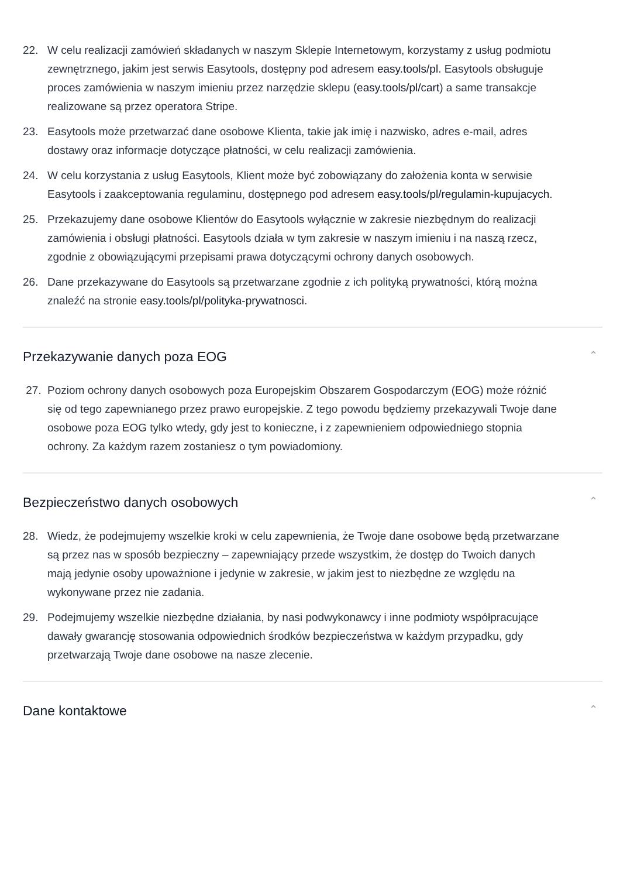22. W celu realizacji zamówień składanych w naszym Sklepie Internetowym, korzystamy z usług podmiotu zewnętrznego, jakim jest serwis Easytools, dostępny pod adresem easy.tools/pl. Easytools obsługuje proces zamówienia w naszym imieniu przez narzędzie sklepu (easy.tools/pl/cart) a same transakcje realizowane są przez operatora Stripe.
23. Easytools może przetwarzać dane osobowe Klienta, takie jak imię i nazwisko, adres e-mail, adres dostawy oraz informacje dotyczące płatności, w celu realizacji zamówienia.
24. W celu korzystania z usług Easytools, Klient może być zobowiązany do założenia konta w serwisie Easytools i zaakceptowania regulaminu, dostępnego pod adresem easy.tools/pl/regulamin-kupujacych.
25. Przekazujemy dane osobowe Klientów do Easytools wyłącznie w zakresie niezbędnym do realizacji zamówienia i obsługi płatności. Easytools działa w tym zakresie w naszym imieniu i na naszą rzecz, zgodnie z obowiązującymi przepisami prawa dotyczącymi ochrony danych osobowych.
26. Dane przekazywane do Easytools są przetwarzane zgodnie z ich polityką prywatności, którą można znaleźć na stronie easy.tools/pl/polityka-prywatnosci.
Przekazywanie danych poza EOG ⌃
27. Poziom ochrony danych osobowych poza Europejskim Obszarem Gospodarczym (EOG) może różnić się od tego zapewnianego przez prawo europejskie. Z tego powodu będziemy przekazywali Twoje dane osobowe poza EOG tylko wtedy, gdy jest to konieczne, i z zapewnieniem odpowiedniego stopnia ochrony. Za każdym razem zostaniesz o tym powiadomiony.
Bezpieczeństwo danych osobowych ⌃
28. Wiedz, że podejmujemy wszelkie kroki w celu zapewnienia, że Twoje dane osobowe będą przetwarzane są przez nas w sposób bezpieczny – zapewniający przede wszystkim, że dostęp do Twoich danych mają jedynie osoby upoważnione i jedynie w zakresie, w jakim jest to niezbędne ze względu na wykonywane przez nie zadania.
29. Podejmujemy wszelkie niezbędne działania, by nasi podwykonawcy i inne podmioty współpracujące dawały gwarancję stosowania odpowiednich środków bezpieczeństwa w każdym przypadku, gdy przetwarzają Twoje dane osobowe na nasze zlecenie.
Dane kontaktowe ⌃